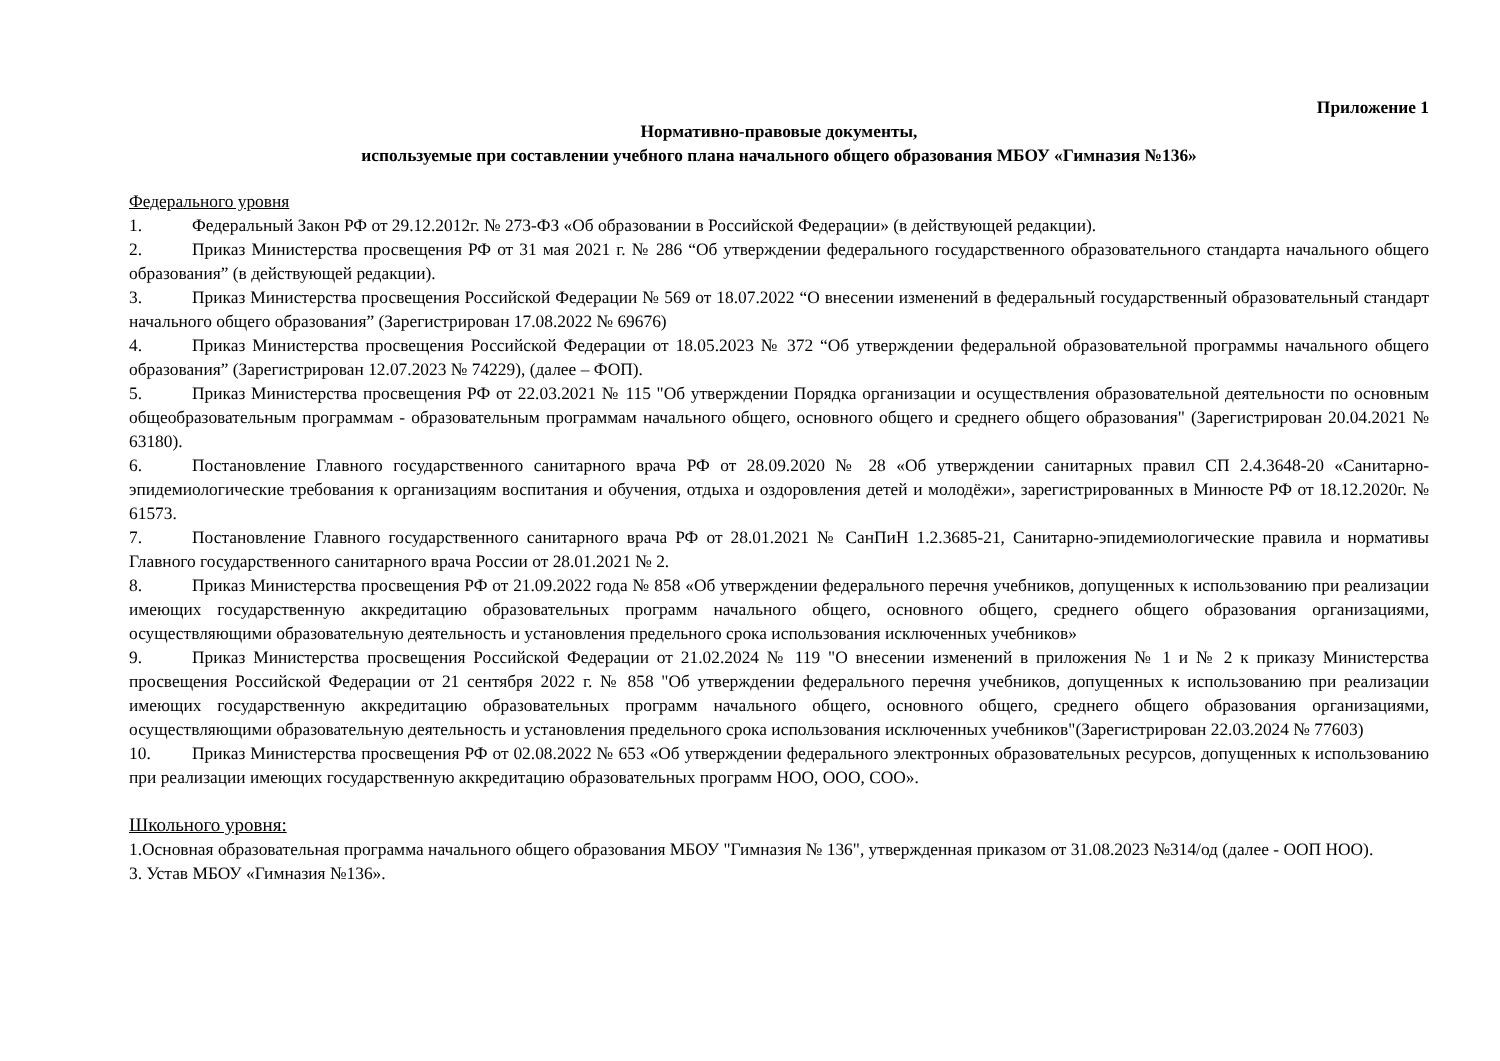Приложение 1
Нормативно-правовые документы,
используемые при составлении учебного плана начального общего образования МБОУ «Гимназия №136»
Федерального уровня
1. Федеральный Закон РФ от 29.12.2012г. № 273-ФЗ «Об образовании в Российской Федерации» (в действующей редакции).
2. Приказ Министерства просвещения РФ от 31 мая 2021 г. № 286 “Об утверждении федерального государственного образовательного стандарта начального общего образования” (в действующей редакции).
3. Приказ Министерства просвещения Российской Федерации № 569 от 18.07.2022 “О внесении изменений в федеральный государственный образовательный стандарт начального общего образования” (Зарегистрирован 17.08.2022 № 69676)
4. Приказ Министерства просвещения Российской Федерации от 18.05.2023 № 372 “Об утверждении федеральной образовательной программы начального общего образования” (Зарегистрирован 12.07.2023 № 74229), (далее – ФОП).
5. Приказ Министерства просвещения РФ от 22.03.2021 № 115 "Об утверждении Порядка организации и осуществления образовательной деятельности по основным общеобразовательным программам - образовательным программам начального общего, основного общего и среднего общего образования" (Зарегистрирован 20.04.2021 № 63180).
6. Постановление Главного государственного санитарного врача РФ от 28.09.2020 № 28 «Об утверждении санитарных правил СП 2.4.3648-20 «Санитарно-эпидемиологические требования к организациям воспитания и обучения, отдыха и оздоровления детей и молодёжи», зарегистрированных в Минюсте РФ от 18.12.2020г. № 61573.
7. Постановление Главного государственного санитарного врача РФ от 28.01.2021 № СанПиН 1.2.3685-21, Санитарно-эпидемиологические правила и нормативы Главного государственного санитарного врача России от 28.01.2021 № 2.
8. Приказ Министерства просвещения РФ от 21.09.2022 года № 858 «Об утверждении федерального перечня учебников, допущенных к использованию при реализации имеющих государственную аккредитацию образовательных программ начального общего, основного общего, среднего общего образования организациями, осуществляющими образовательную деятельность и установления предельного срока использования исключенных учебников»
9. Приказ Министерства просвещения Российской Федерации от 21.02.2024 № 119 "О внесении изменений в приложения № 1 и № 2 к приказу Министерства просвещения Российской Федерации от 21 сентября 2022 г. № 858 "Об утверждении федерального перечня учебников, допущенных к использованию при реализации имеющих государственную аккредитацию образовательных программ начального общего, основного общего, среднего общего образования организациями, осуществляющими образовательную деятельность и установления предельного срока использования исключенных учебников"(Зарегистрирован 22.03.2024 № 77603)
10. Приказ Министерства просвещения РФ от 02.08.2022 № 653 «Об утверждении федерального электронных образовательных ресурсов, допущенных к использованию при реализации имеющих государственную аккредитацию образовательных программ НОО, ООО, СОО».
Школьного уровня:
1.Основная образовательная программа начального общего образования МБОУ "Гимназия № 136", утвержденная приказом от 31.08.2023 №314/од (далее - ООП НОО).
3. Устав МБОУ «Гимназия №136».